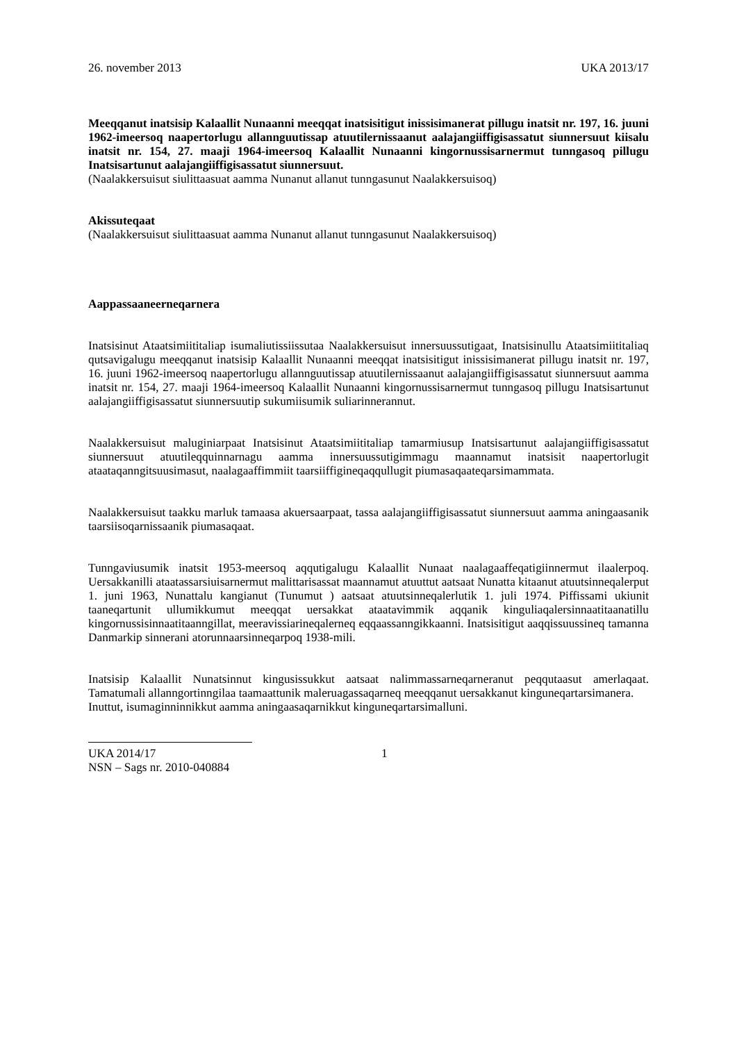26. november 2013 UKA 2013/17
Meeqqanut inatsisip Kalaallit Nunaanni meeqqat inatsisitigut inissisimanerat pillugu inatsit nr. 197, 16. juuni 1962-imeersoq naapertorlugu allannguutissap atuutilernissaanut aalajangiiffigisassatut siunnersuut kiisalu inatsit nr. 154, 27. maaji 1964-imeersoq Kalaallit Nunaanni kingornussisarnermut tunngasoq pillugu Inatsisartunut aalajangiiffigisassatut siunnersuut.
(Naalakkersuisut siulittaasuat aamma Nunanut allanut tunngasunut Naalakkersuisoq)
Akissuteqaat
(Naalakkersuisut siulittaasuat aamma Nunanut allanut tunngasunut Naalakkersuisoq)
Aappassaaneerneqarnera
Inatsisinut Ataatsimiititaliap isumaliutissiissutaa Naalakkersuisut innersuussutigaat, Inatsisinullu Ataatsimiititaliaq qutsavigalugu meeqqanut inatsisip Kalaallit Nunaanni meeqqat inatsisitigut inissisimanerat pillugu inatsit nr. 197, 16. juuni 1962-imeersoq naapertorlugu allannguutissap atuutilernissaanut aalajangiiffigisassatut siunnersuut aamma inatsit nr. 154, 27. maaji 1964-imeersoq Kalaallit Nunaanni kingornussisarnermut tunngasoq pillugu Inatsisartunut aalajangiiffigisassatut siunnersuutip sukumiisumik suliarinnerannut.
Naalakkersuisut maluginiarpaat Inatsisinut Ataatsimiititaliap tamarmiusup Inatsisartunut aalajangiiffigisassatut siunnersuut atuutileqquinnarnagu aamma innersuussutigimmagu maannamut inatsisit naapertorlugit ataataqanngitsuusimasut, naalagaaffimmiit taarsiiffigineqaqqullugit piumasaqaateqarsimammata.
Naalakkersuisut taakku marluk tamaasa akuersaarpaat, tassa aalajangiiffigisassatut siunnersuut aamma aningaasanik taarsiisoqarnissaanik piumasaqaat.
Tunngaviusumik inatsit 1953-meersoq aqqutigalugu Kalaallit Nunaat naalagaaffeqatigiinnermut ilaalerpoq. Uersakkanilli ataatassarsiuisarnermut malittarisassat maannamut atuuttut aatsaat Nunatta kitaanut atuutsinneqalerput 1. juni 1963, Nunattalu kangianut (Tunumut ) aatsaat atuutsinneqalerlutik 1. juli 1974. Piffissami ukiunit taaneqartunit ullumikkumut meeqqat uersakkat ataatavimmik aqqanik kinguliaqalersinnaatitaanatillu kingornussisinnaatitaanngillat, meeravissiarineqalerneq eqqaassanngikkaanni. Inatsisitigut aaqqissuussineq tamanna Danmarkip sinnerani atorunnaarsinneqarpoq 1938-mili.
Inatsisip Kalaallit Nunatsinnut kingusissukkut aatsaat nalimmassarneqarneranut peqqutaasut amerlaqaat. Tamatumali allanngortinngilaa taamaattunik maleruagassaqarneq meeqqanut uersakkanut kinguneqartarsimanera.
Inuttut, isumaginninnikkut aamma aningaasaqarnikkut kinguneqartarsimalluni.
UKA 2014/17 1
NSN – Sags nr. 2010-040884